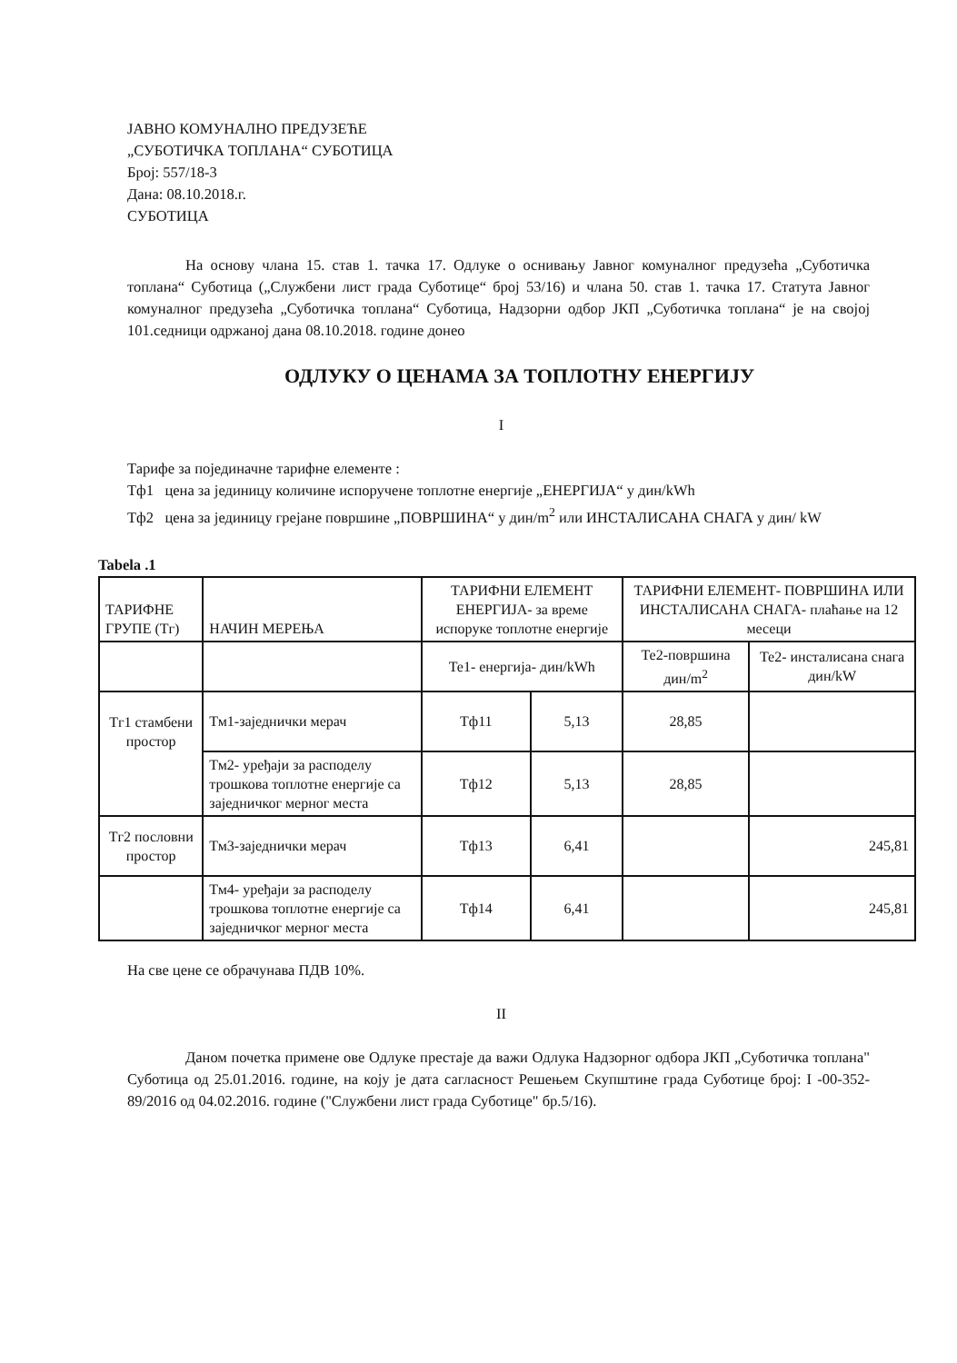ЈАВНО КОМУНАЛНО ПРЕДУЗЕЋЕ
„СУБОТИЧКА ТОПЛАНА“ СУБОТИЦА
Број: 557/18-3
Дана: 08.10.2018.г.
СУБОТИЦА
На основу члана 15. став 1. тачка 17. Одлуке о оснивању Јавног комуналног предузећа „Суботичка топлана“ Суботица („Службени лист града Суботице“ број 53/16) и члана 50. став 1. тачка 17. Статута Јавног комуналног предузећа „Суботичка топлана“ Суботица, Надзорни одбор ЈКП „Суботичка топлана“ је на својој 101.седници одржаној дана 08.10.2018. године донео
ОДЛУКУ О ЦЕНАМА ЗА ТОПЛОТНУ ЕНЕРГИЈУ
I
Тарифе за појединачне тарифне елементе :
Тф1 цена за јединицу количине испоручене топлотне енергије „ЕНЕРГИЈА“ у дин/kWh
Тф2 цена за јединицу грејане површине „ПОВРШИНА“ у дин/m<sup>2</sup> или ИНСТАЛИСАНА СНАГА у дин/ kW
Tabela .1
| ТАРИФНЕ ГРУПЕ (Тг) | НАЧИН МЕРЕЊА | ТАРИФНИ ЕЛЕМЕНТ ЕНЕРГИЈА- за време испоруке топлотне енергије | | ТАРИФНИ ЕЛЕМЕНТ- ПОВРШИНА ИЛИ ИНСТАЛИСАНА СНАГА- плаћање на 12 месеци | |
| --- | --- | --- | --- | --- | --- |
| | | Те1- енергија- дин/kWh | | Те2-површина дин/m<sup>2</sup> | Те2- инсталисана снага дин/kW |
| Тг1 стамбени простор | Тм1-заједнички мерач | Тф11 | 5,13 | 28,85 | |
| | Тм2- уређаји за расподелу трошкова топлотне енергије са заједничког мерног места | Тф12 | 5,13 | 28,85 | |
| Тг2 пословни простор | Тм3-заједнички мерач | Тф13 | 6,41 | | 245,81 |
| | Тм4- уређаји за расподелу трошкова топлотне енергије са заједничког мерног места | Тф14 | 6,41 | | 245,81 |
На све цене се обрачунава ПДВ 10%.
II
Даном почетка примене ове Одлуке престаје да важи Одлука Надзорног одбора ЈКП „Суботичка топлана" Суботица од 25.01.2016. године, на коју је дата сагласност Решењем Скупштине града Суботице број: I -00-352-89/2016 од 04.02.2016. године ("Службени лист града Суботице" бр.5/16).